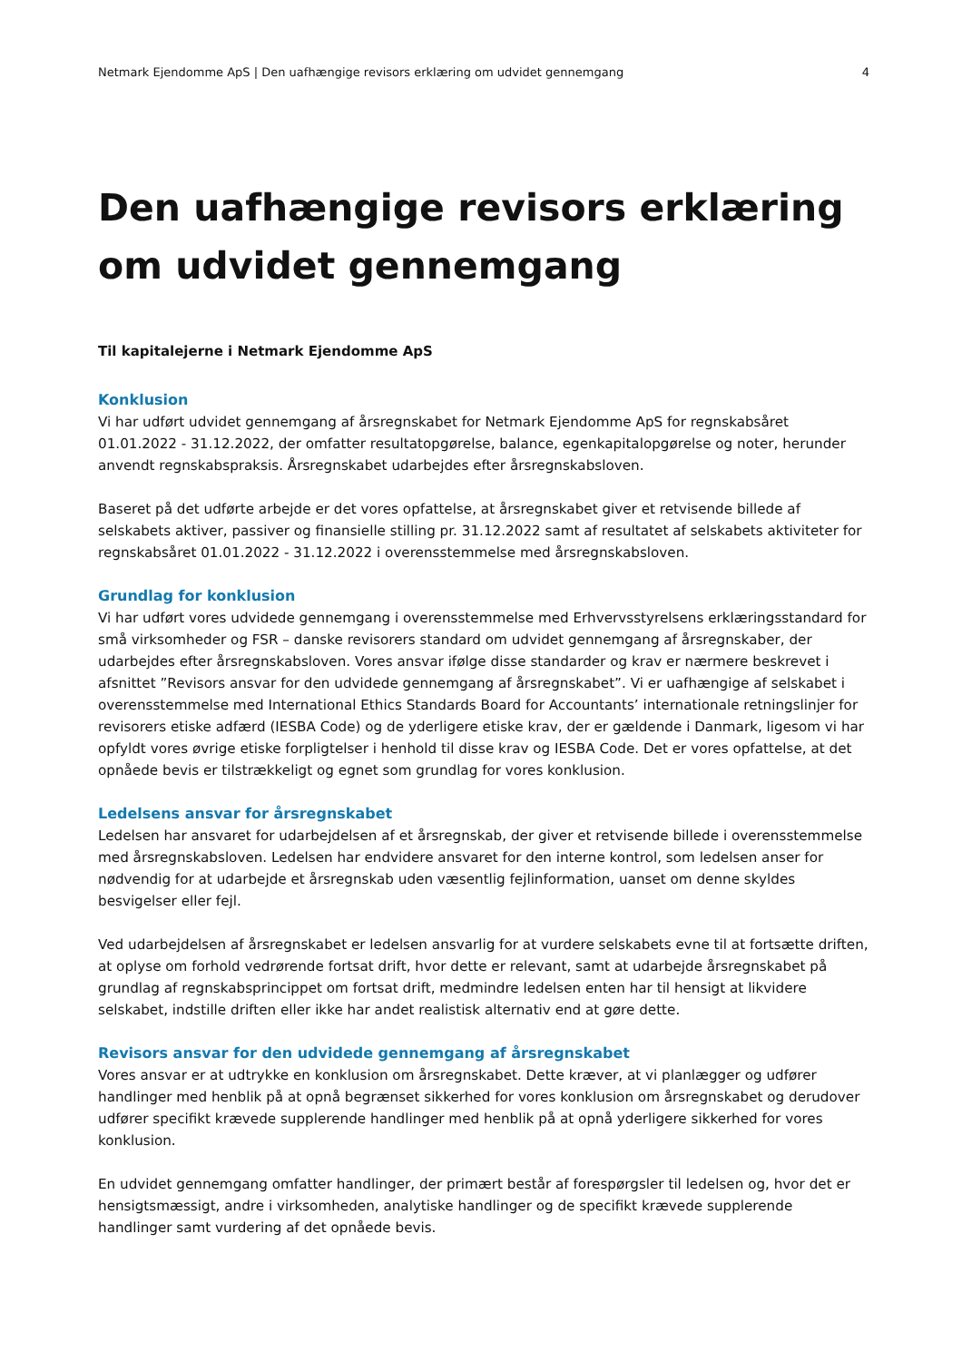Netmark Ejendomme ApS | Den uafhængige revisors erklæring om udvidet gennemgang 4
Den uafhængige revisors erklæring om udvidet gennemgang
Til kapitalejerne i Netmark Ejendomme ApS
Konklusion
Vi har udført udvidet gennemgang af årsregnskabet for Netmark Ejendomme ApS for regnskabsåret 01.01.2022 - 31.12.2022, der omfatter resultatopgørelse, balance, egenkapitalopgørelse og noter, herunder anvendt regnskabspraksis. Årsregnskabet udarbejdes efter årsregnskabsloven.
Baseret på det udførte arbejde er det vores opfattelse, at årsregnskabet giver et retvisende billede af selskabets aktiver, passiver og finansielle stilling pr. 31.12.2022 samt af resultatet af selskabets aktiviteter for regnskabsåret 01.01.2022 - 31.12.2022 i overensstemmelse med årsregnskabsloven.
Grundlag for konklusion
Vi har udført vores udvidede gennemgang i overensstemmelse med Erhvervsstyrelsens erklæringsstandard for små virksomheder og FSR – danske revisorers standard om udvidet gennemgang af årsregnskaber, der udarbejdes efter årsregnskabsloven. Vores ansvar ifølge disse standarder og krav er nærmere beskrevet i afsnittet ”Revisors ansvar for den udvidede gennemgang af årsregnskabet”. Vi er uafhængige af selskabet i overensstemmelse med International Ethics Standards Board for Accountants’ internationale retningslinjer for revisorers etiske adfærd (IESBA Code) og de yderligere etiske krav, der er gældende i Danmark, ligesom vi har opfyldt vores øvrige etiske forpligtelser i henhold til disse krav og IESBA Code. Det er vores opfattelse, at det opnåede bevis er tilstrækkeligt og egnet som grundlag for vores konklusion.
Ledelsens ansvar for årsregnskabet
Ledelsen har ansvaret for udarbejdelsen af et årsregnskab, der giver et retvisende billede i overensstemmelse med årsregnskabsloven. Ledelsen har endvidere ansvaret for den interne kontrol, som ledelsen anser for nødvendig for at udarbejde et årsregnskab uden væsentlig fejlinformation, uanset om denne skyldes besvigelser eller fejl.
Ved udarbejdelsen af årsregnskabet er ledelsen ansvarlig for at vurdere selskabets evne til at fortsætte driften, at oplyse om forhold vedrørende fortsat drift, hvor dette er relevant, samt at udarbejde årsregnskabet på grundlag af regnskabsprincippet om fortsat drift, medmindre ledelsen enten har til hensigt at likvidere selskabet, indstille driften eller ikke har andet realistisk alternativ end at gøre dette.
Revisors ansvar for den udvidede gennemgang af årsregnskabet
Vores ansvar er at udtrykke en konklusion om årsregnskabet. Dette kræver, at vi planlægger og udfører handlinger med henblik på at opnå begrænset sikkerhed for vores konklusion om årsregnskabet og derudover udfører specifikt krævede supplerende handlinger med henblik på at opnå yderligere sikkerhed for vores konklusion.
En udvidet gennemgang omfatter handlinger, der primært består af forespørgsler til ledelsen og, hvor det er hensigtsmæssigt, andre i virksomheden, analytiske handlinger og de specifikt krævede supplerende handlinger samt vurdering af det opnåede bevis.